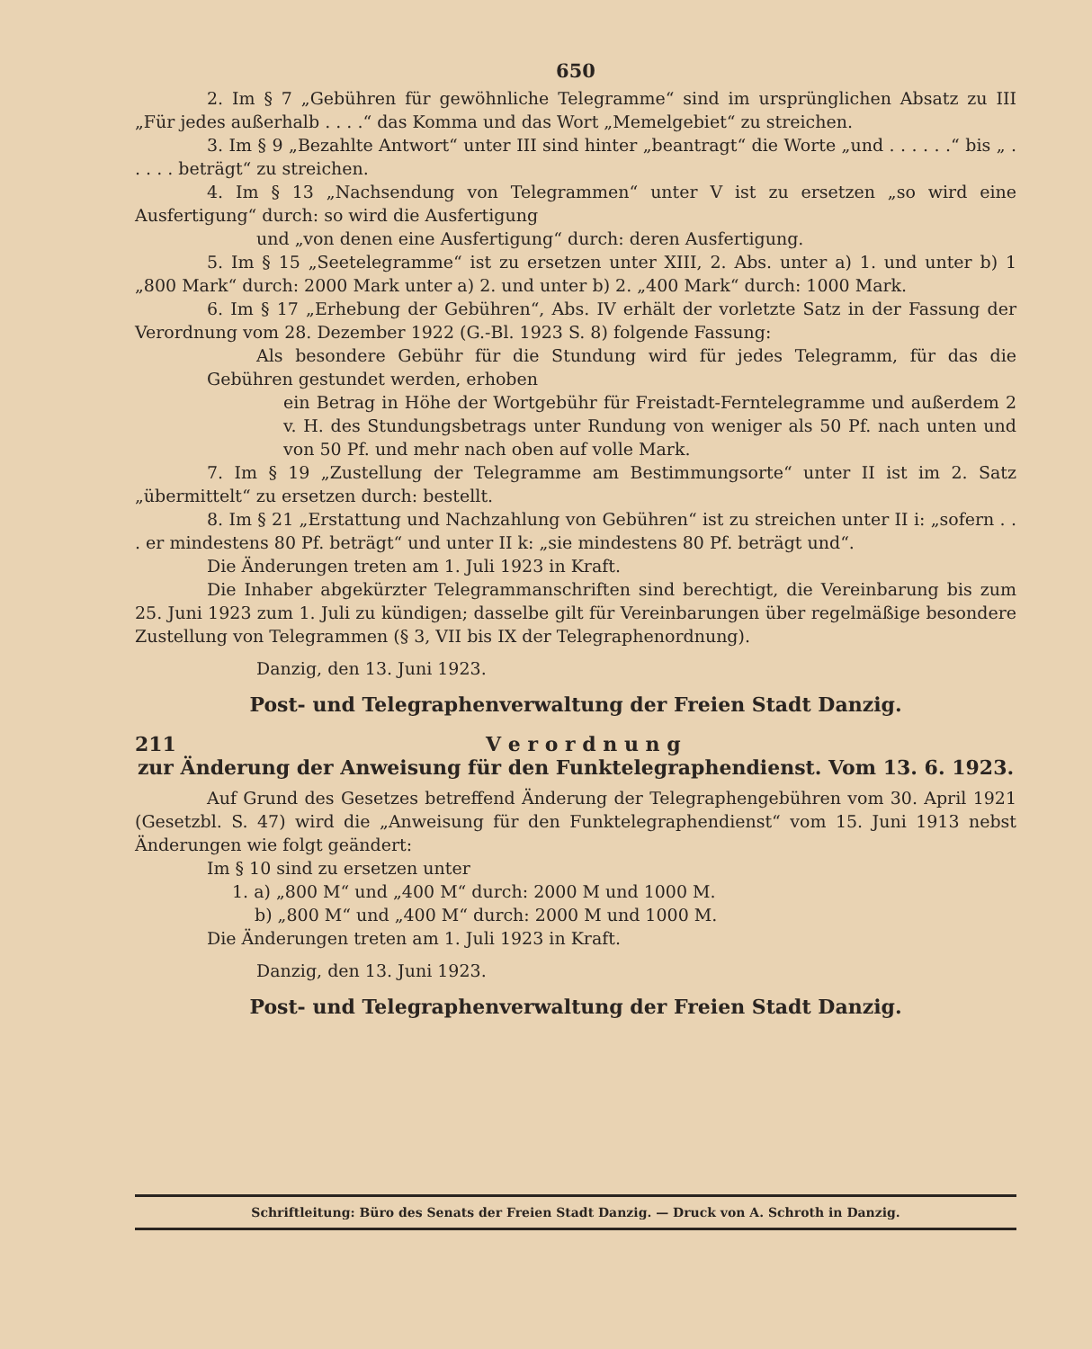650
2. Im § 7 „Gebühren für gewöhnliche Telegramme“ sind im ursprünglichen Absatz zu III „Für jedes außerhalb . . . .“ das Komma und das Wort „Memelgebiet“ zu streichen.
3. Im § 9 „Bezahlte Antwort“ unter III sind hinter „beantragt“ die Worte „und . . . . . .“ bis „ . . . . . beträgt“ zu streichen.
4. Im § 13 „Nachsendung von Telegrammen“ unter V ist zu ersetzen „so wird eine Ausfertigung“ durch: so wird die Ausfertigung
und „von denen eine Ausfertigung“ durch: deren Ausfertigung.
5. Im § 15 „Seetelegramme“ ist zu ersetzen unter XIII, 2. Abs. unter a) 1. und unter b) 1 „800 Mark“ durch: 2000 Mark unter a) 2. und unter b) 2. „400 Mark“ durch: 1000 Mark.
6. Im § 17 „Erhebung der Gebühren“, Abs. IV erhält der vorletzte Satz in der Fassung der Verordnung vom 28. Dezember 1922 (G.-Bl. 1923 S. 8) folgende Fassung:
Als besondere Gebühr für die Stundung wird für jedes Telegramm, für das die Gebühren gestundet werden, erhoben
ein Betrag in Höhe der Wortgebühr für Freistadt-Ferntelegramme und außerdem 2 v. H. des Stundungsbetrags unter Rundung von weniger als 50 Pf. nach unten und von 50 Pf. und mehr nach oben auf volle Mark.
7. Im § 19 „Zustellung der Telegramme am Bestimmungsorte“ unter II ist im 2. Satz „übermittelt“ zu ersetzen durch: bestellt.
8. Im § 21 „Erstattung und Nachzahlung von Gebühren“ ist zu streichen unter II i: „sofern . . . er mindestens 80 Pf. beträgt“ und unter II k: „sie mindestens 80 Pf. beträgt und“.
Die Änderungen treten am 1. Juli 1923 in Kraft.
Die Inhaber abgekürzter Telegrammanschriften sind berechtigt, die Vereinbarung bis zum 25. Juni 1923 zum 1. Juli zu kündigen; dasselbe gilt für Vereinbarungen über regelmäßige besondere Zustellung von Telegrammen (§ 3, VII bis IX der Telegraphenordnung).
Danzig, den 13. Juni 1923.
Post- und Telegraphenverwaltung der Freien Stadt Danzig.
211 V e r o r d n u n g
zur Änderung der Anweisung für den Funktelegraphendienst. Vom 13. 6. 1923.
Auf Grund des Gesetzes betreffend Änderung der Telegraphengebühren vom 30. April 1921 (Gesetzbl. S. 47) wird die „Anweisung für den Funktelegraphendienst“ vom 15. Juni 1913 nebst Änderungen wie folgt geändert:
Im § 10 sind zu ersetzen unter
1. a) „800 M“ und „400 M“ durch: 2000 M und 1000 M.
b) „800 M“ und „400 M“ durch: 2000 M und 1000 M.
Die Änderungen treten am 1. Juli 1923 in Kraft.
Danzig, den 13. Juni 1923.
Post- und Telegraphenverwaltung der Freien Stadt Danzig.
Schriftleitung: Büro des Senats der Freien Stadt Danzig. — Druck von A. Schroth in Danzig.